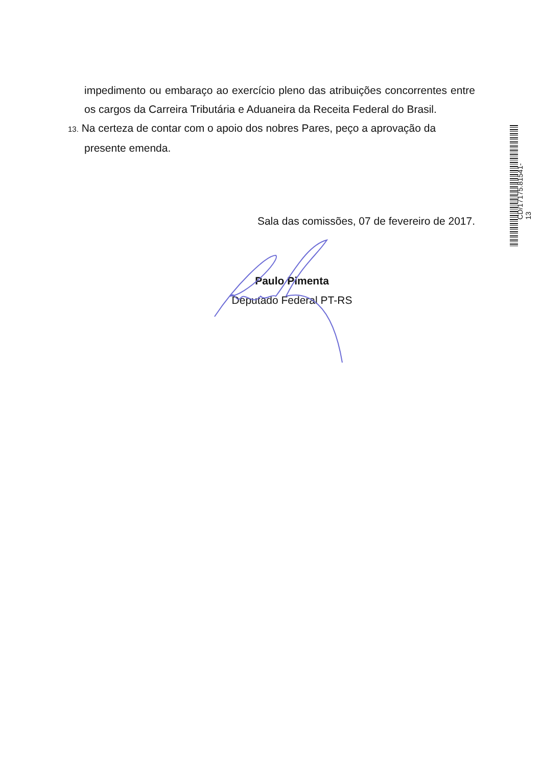impedimento ou embaraço ao exercício pleno das atribuições concorrentes entre os cargos da Carreira Tributária e Aduaneira da Receita Federal do Brasil.
13. Na certeza de contar com o apoio dos nobres Pares, peço a aprovação da
presente emenda.
Sala das comissões, 07 de fevereiro de 2017.
Paulo Pimenta
Deputado Federal PT-RS
CD/17175.81541-13